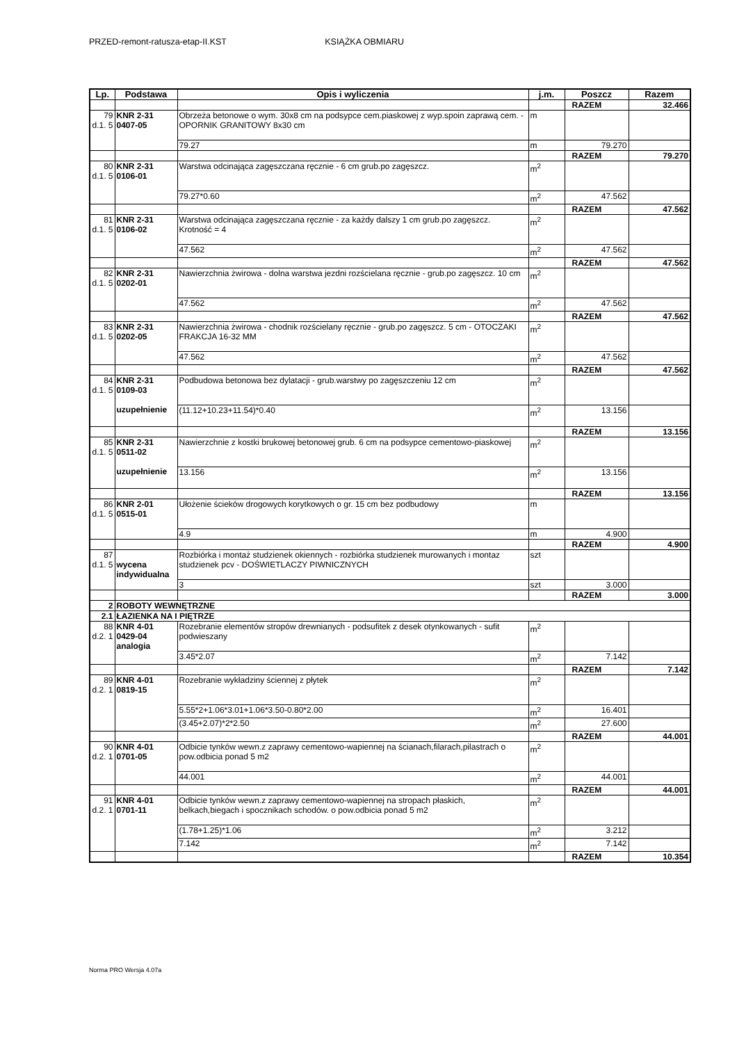PRZED-remont-ratusza-etap-II.KST KSIĄŻKA OBMIARU
| Lp. | Podstawa | Opis i wyliczenia | j.m. | Poszcz | Razem |
| --- | --- | --- | --- | --- | --- |
| | | | | RAZEM | 32.466 |
| 79 d.1. 5 | KNR 2-31 0407-05 | Obrzeża betonowe o wym. 30x8 cm na podsypce cem.piaskowej z wyp.spoin zaprawą cem. - OPORNIK GRANITOWY 8x30 cm | m | | |
| | | 79.27 | m | 79.270 | |
| | | | | RAZEM | 79.270 |
| 80 d.1. 5 | KNR 2-31 0106-01 | Warstwa odcinająca zagęszczana ręcznie - 6 cm grub.po zagęszcz. | m<sup>2</sup> | | |
| | | 79.27*0.60 | m<sup>2</sup> | 47.562 | |
| | | | | RAZEM | 47.562 |
| 81 d.1. 5 | KNR 2-31 0106-02 | Warstwa odcinająca zagęszczana ręcznie - za każdy dalszy 1 cm grub.po zagęszcz. Krotność = 4 | m<sup>2</sup> | | |
| | | 47.562 | m<sup>2</sup> | 47.562 | |
| | | | | RAZEM | 47.562 |
| 82 d.1. 5 | KNR 2-31 0202-01 | Nawierzchnia żwirowa - dolna warstwa jezdni rozścielana ręcznie - grub.po zagęszcz. 10 cm | m<sup>2</sup> | | |
| | | 47.562 | m<sup>2</sup> | 47.562 | |
| | | | | RAZEM | 47.562 |
| 83 d.1. 5 | KNR 2-31 0202-05 | Nawierzchnia żwirowa - chodnik rozścielany ręcznie - grub.po zagęszcz. 5 cm - OTOCZAKI FRAKCJA 16-32 MM | m<sup>2</sup> | | |
| | | 47.562 | m<sup>2</sup> | 47.562 | |
| | | | | RAZEM | 47.562 |
| 84 d.1. 5 | KNR 2-31 0109-03 uzupełnienie | Podbudowa betonowa bez dylatacji - grub.warstwy po zagęszczeniu 12 cm | m<sup>2</sup> | | |
| | | (11.12+10.23+11.54)*0.40 | m<sup>2</sup> | 13.156 | |
| | | | | RAZEM | 13.156 |
| 85 d.1. 5 | KNR 2-31 0511-02 uzupełnienie | Nawierzchnie z kostki brukowej betonowej grub. 6 cm na podsypce cementowo-piaskowej | m<sup>2</sup> | | |
| | | 13.156 | m<sup>2</sup> | 13.156 | |
| | | | | RAZEM | 13.156 |
| 86 d.1. 5 | KNR 2-01 0515-01 | Ułożenie ścieków drogowych korytkowych o gr. 15 cm bez podbudowy | m | | |
| | | 4.9 | m | 4.900 | |
| | | | | RAZEM | 4.900 |
| 87 d.1. 5 | wycena indywidualna | Rozbiórka i montaż studzienek okiennych - rozbiórka studzienek murowanych i montaz studzienek pcv - DOŚWIETLACZY PIWNICZNYCH | szt | | |
| | | 3 | szt | 3.000 | |
| | | | | RAZEM | 3.000 |
| 2 | ROBOTY WEWNĘTRZNE | | | | |
| 2.1 | ŁAZIENKA NA I PIĘTRZE | | | | |
| 88 d.2. 1 | KNR 4-01 0429-04 analogia | Rozebranie elementów stropów drewnianych - podsufitek z desek otynkowanych - sufit podwieszany | m<sup>2</sup> | | |
| | | 3.45*2.07 | m<sup>2</sup> | 7.142 | |
| | | | | RAZEM | 7.142 |
| 89 d.2. 1 | KNR 4-01 0819-15 | Rozebranie wykładziny ściennej z płytek | m<sup>2</sup> | | |
| | | 5.55*2+1.06*3.01+1.06*3.50-0.80*2.00 | m<sup>2</sup> | 16.401 | |
| | | (3.45+2.07)*2*2.50 | m<sup>2</sup> | 27.600 | |
| | | | | RAZEM | 44.001 |
| 90 d.2. 1 | KNR 4-01 0701-05 | Odbicie tynków wewn.z zaprawy cementowo-wapiennej na ścianach,filarach,pilastrach o pow.odbicia ponad 5 m2 | m<sup>2</sup> | | |
| | | 44.001 | m<sup>2</sup> | 44.001 | |
| | | | | RAZEM | 44.001 |
| 91 d.2. 1 | KNR 4-01 0701-11 | Odbicie tynków wewn.z zaprawy cementowo-wapiennej na stropach płaskich, belkach,biegach i spocznikach schodów. o pow.odbicia ponad 5 m2 | m<sup>2</sup> | | |
| | | (1.78+1.25)*1.06 | m<sup>2</sup> | 3.212 | |
| | | 7.142 | m<sup>2</sup> | 7.142 | |
| | | | | RAZEM | 10.354 |
Norma PRO Wersja 4.07a